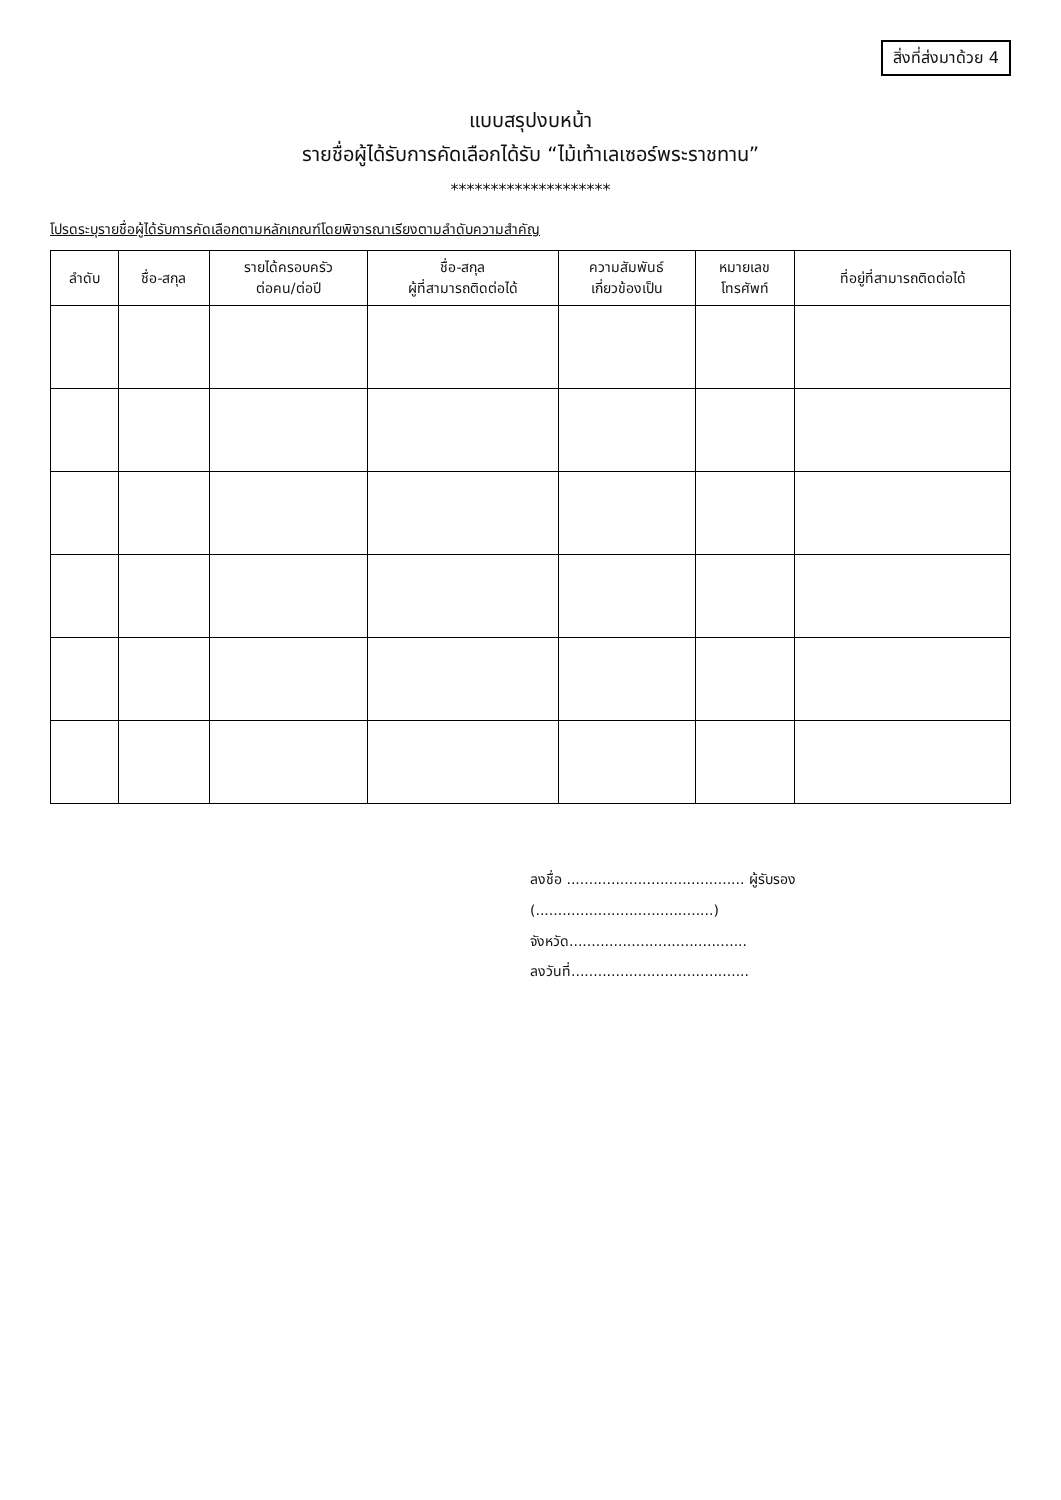สิ่งที่ส่งมาด้วย 4
แบบสรุปงบหน้า
รายชื่อผู้ได้รับการคัดเลือกได้รับ “ไม้เท้าเลเซอร์พระราชทาน”
********************
โปรดระบุรายชื่อผู้ได้รับการคัดเลือกตามหลักเกณฑ์โดยพิจารณาเรียงตามลำดับความสำคัญ
| ลำดับ | ชื่อ-สกุล | รายได้ครอบครัว ต่อคน/ต่อปี | ชื่อ-สกุล ผู้ที่สามารถติดต่อได้ | ความสัมพันธ์ เกี่ยวข้องเป็น | หมายเลข โทรศัพท์ | ที่อยู่ที่สามารถติดต่อได้ |
| --- | --- | --- | --- | --- | --- | --- |
ลงชื่อ ........................................ ผู้รับรอง
(........................................)
จังหวัด........................................
ลงวันที่........................................